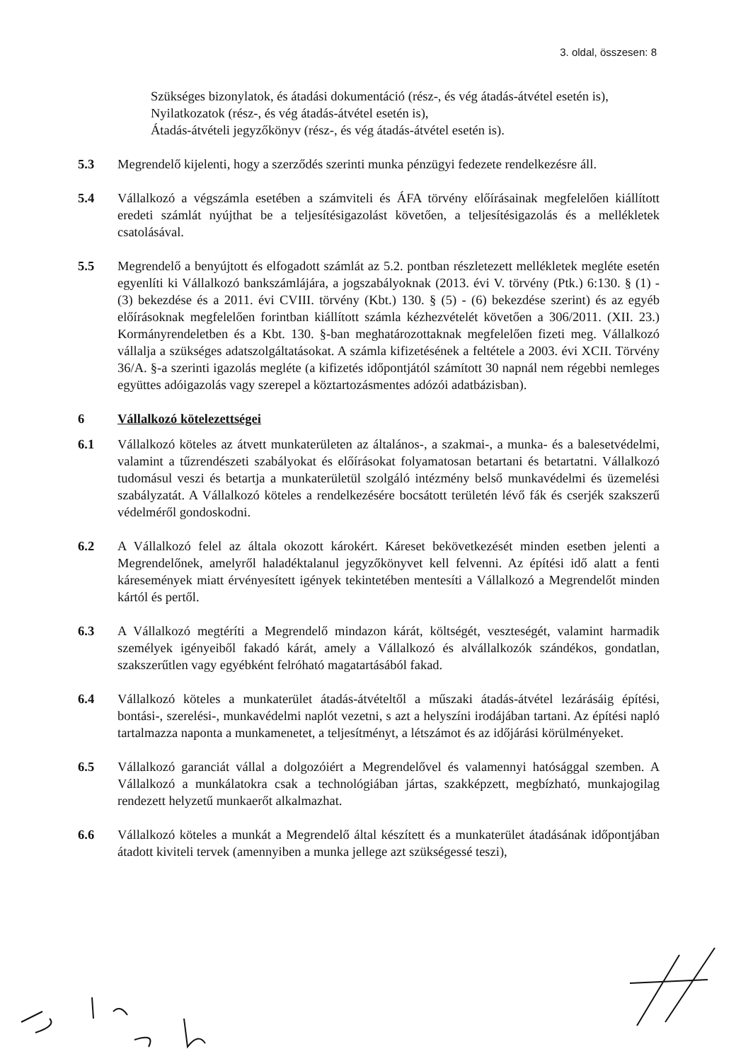3. oldal, összesen: 8
Szükséges bizonylatok, és átadási dokumentáció (rész-, és vég átadás-átvétel esetén is),
Nyilatkozatok (rész-, és vég átadás-átvétel esetén is),
Átadás-átvételi jegyzőkönyv (rész-, és vég átadás-átvétel esetén is).
5.3 Megrendelő kijelenti, hogy a szerződés szerinti munka pénzügyi fedezete rendelkezésre áll.
5.4 Vállalkozó a végszámla esetében a számviteli és ÁFA törvény előírásainak megfelelően kiállított eredeti számlát nyújthat be a teljesítésigazolást követően, a teljesítésigazolás és a mellékletek csatolásával.
5.5 Megrendelő a benyújtott és elfogadott számlát az 5.2. pontban részletezett mellékletek megléte esetén egyenlíti ki Vállalkozó bankszámlájára, a jogszabályoknak (2013. évi V. törvény (Ptk.) 6:130. § (1) - (3) bekezdése és a 2011. évi CVIII. törvény (Kbt.) 130. § (5) - (6) bekezdése szerint) és az egyéb előírásoknak megfelelően forintban kiállított számla kézhezvételét követően a 306/2011. (XII. 23.) Kormányrendeletben és a Kbt. 130. §-ban meghatározottaknak megfelelően fizeti meg. Vállalkozó vállalja a szükséges adatszolgáltatásokat. A számla kifizetésének a feltétele a 2003. évi XCII. Törvény 36/A. §-a szerinti igazolás megléte (a kifizetés időpontjától számított 30 napnál nem régebbi nemleges együttes adóigazolás vagy szerepel a köztartozásmentes adózói adatbázisban).
6 Vállalkozó kötelezettségei
6.1 Vállalkozó köteles az átvett munkaterületen az általános-, a szakmai-, a munka- és a balesetvédelmi, valamint a tűzrendészeti szabályokat és előírásokat folyamatosan betartani és betartatni. Vállalkozó tudomásul veszi és betartja a munkaterületül szolgáló intézmény belső munkavédelmi és üzemelési szabályzatát. A Vállalkozó köteles a rendelkezésére bocsátott területén lévő fák és cserjék szakszerű védelméről gondoskodni.
6.2 A Vállalkozó felel az általa okozott károkért. Káreset bekövetkezését minden esetben jelenti a Megrendelőnek, amelyről haladéktalanul jegyzőkönyvet kell felvenni. Az építési idő alatt a fenti káresemények miatt érvényesített igények tekintetében mentesíti a Vállalkozó a Megrendelőt minden kártól és pertől.
6.3 A Vállalkozó megtéríti a Megrendelő mindazon kárát, költségét, veszteségét, valamint harmadik személyek igényeiből fakadó kárát, amely a Vállalkozó és alvállalkozók szándékos, gondatlan, szakszerűtlen vagy egyébként felróható magatartásából fakad.
6.4 Vállalkozó köteles a munkaterület átadás-átvételtől a műszaki átadás-átvétel lezárásáig építési, bontási-, szerelési-, munkavédelmi naplót vezetni, s azt a helyszíni irodájában tartani. Az építési napló tartalmazza naponta a munkamenetet, a teljesítményt, a létszámot és az időjárási körülményeket.
6.5 Vállalkozó garanciát vállal a dolgozóiért a Megrendelővel és valamennyi hatósággal szemben. A Vállalkozó a munkálatokra csak a technológiában jártas, szakképzett, megbízható, munkajogilag rendezett helyzetű munkaerőt alkalmazhat.
6.6 Vállalkozó köteles a munkát a Megrendelő által készített és a munkaterület átadásának időpontjában átadott kiviteli tervek (amennyiben a munka jellege azt szükségessé teszi),